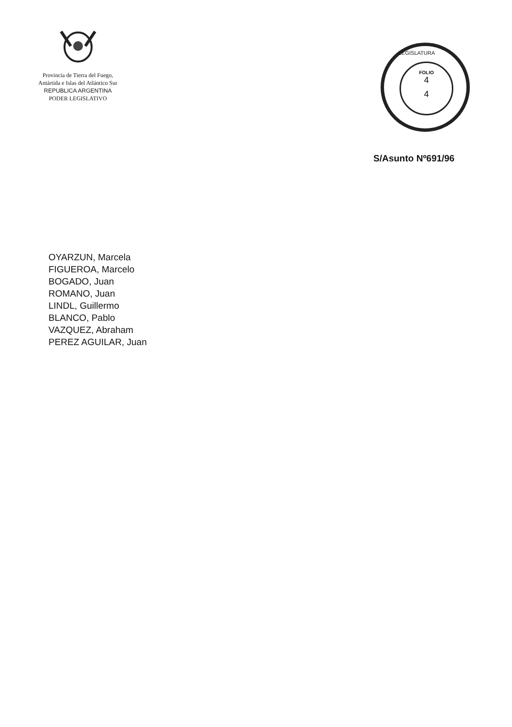Provincia de Tierra del Fuego,
Antártida e Islas del Atlántico Sur
REPUBLICA ARGENTINA
PODER LEGISLATIVO
LEGISLATURA
FOLIO
4
4
S/Asunto Nº691/96
OYARZUN, Marcela
FIGUEROA, Marcelo
BOGADO, Juan
ROMANO, Juan
LINDL, Guillermo
BLANCO, Pablo
VAZQUEZ, Abraham
PEREZ AGUILAR, Juan